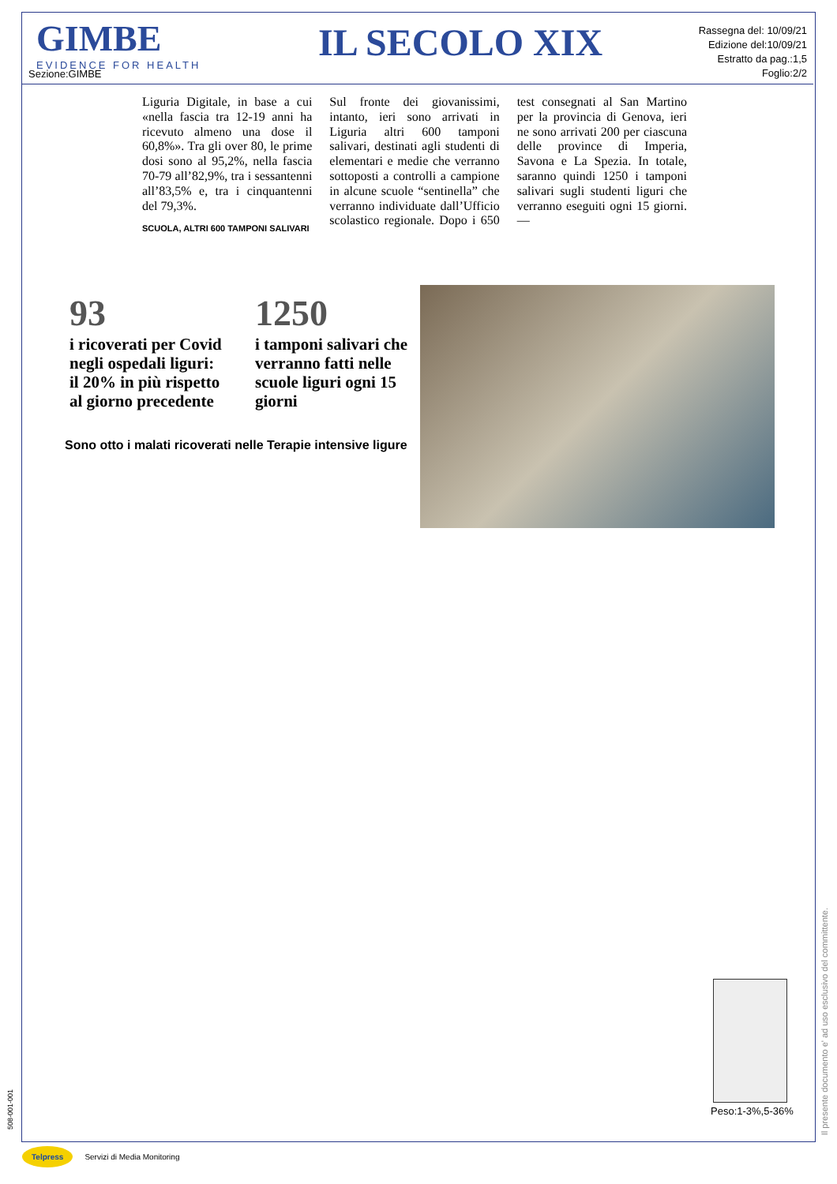GIMBE
EVIDENCE FOR HEALTH
Sezione:GIMBE
IL SECOLO XIX
Rassegna del: 10/09/21
Edizione del:10/09/21
Estratto da pag.:1,5
Foglio:2/2
Liguria Digitale, in base a cui «nella fascia tra 12-19 anni ha ricevuto almeno una dose il 60,8%». Tra gli over 80, le prime dosi sono al 95,2%, nella fascia 70-79 all’82,9%, tra i sessantenni all’83,5% e, tra i cinquantenni del 79,3%.
SCUOLA, ALTRI 600 TAMPONI SALIVARI
Sul fronte dei giovanissimi, intanto, ieri sono arrivati in Liguria altri 600 tamponi salivari, destinati agli studenti di elementari e medie che verranno sottoposti a controlli a campione in alcune scuole “sentinella” che verranno individuate dall’Ufficio scolastico regionale. Dopo i 650 test consegnati al San Martino per la provincia di Genova, ieri ne sono arrivati 200 per ciascuna delle province di Imperia, Savona e La Spezia. In totale, saranno quindi 1250 i tamponi salivari sugli studenti liguri che verranno eseguiti ogni 15 giorni. —
93
i ricoverati per Covid negli ospedali liguri: il 20% in più rispetto al giorno precedente
1250
i tamponi salivari che verranno fatti nelle scuole liguri ogni 15 giorni
Sono otto i malati ricoverati nelle Terapie intensive ligure
Peso:1-3%,5-36%
Il presente documento e' ad uso esclusivo del committente.
508-001-001
Telpress Servizi di Media Monitoring